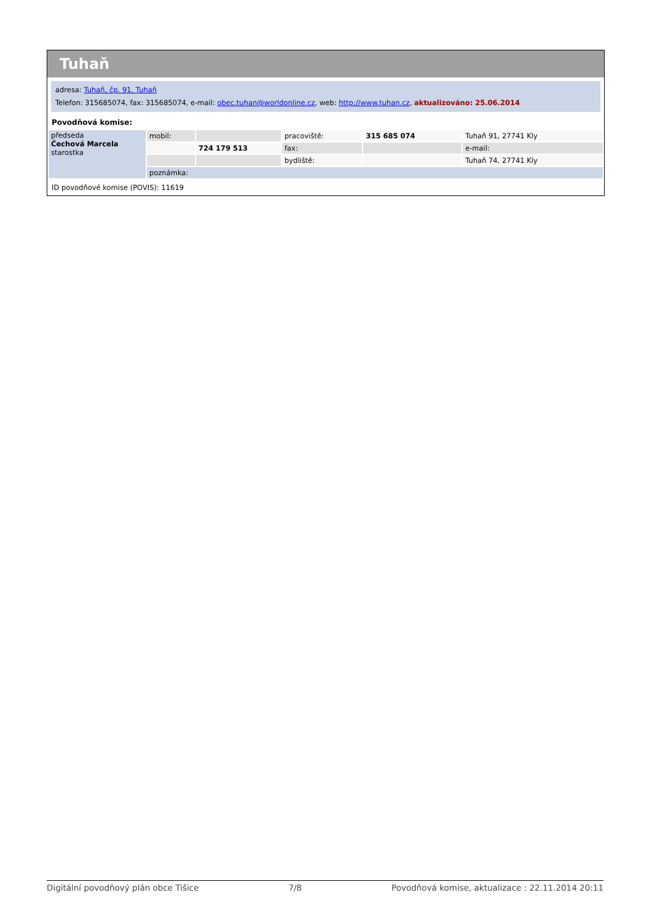Tuhaň
adresa: Tuhaň, čp. 91, Tuhaň
Telefon: 315685074, fax: 315685074, e-mail: obec.tuhan@worldonline.cz, web: http://www.tuhan.cz, aktualizováno: 25.06.2014
Povodňová komise:
| předseda Čechová Marcela starostka | mobil: | | pracoviště: | 315 685 074 | Tuhaň 91, 27741 Kly |
| | | 724 179 513 | fax: | | e-mail: |
| | | | bydliště: | | Tuhaň 74, 27741 Kly |
| | poznámka: | | | | |
ID povodňové komise (POVIS): 11619
Digitální povodňový plán obce Tišice 7/8 Povodňová komise, aktualizace : 22.11.2014 20:11